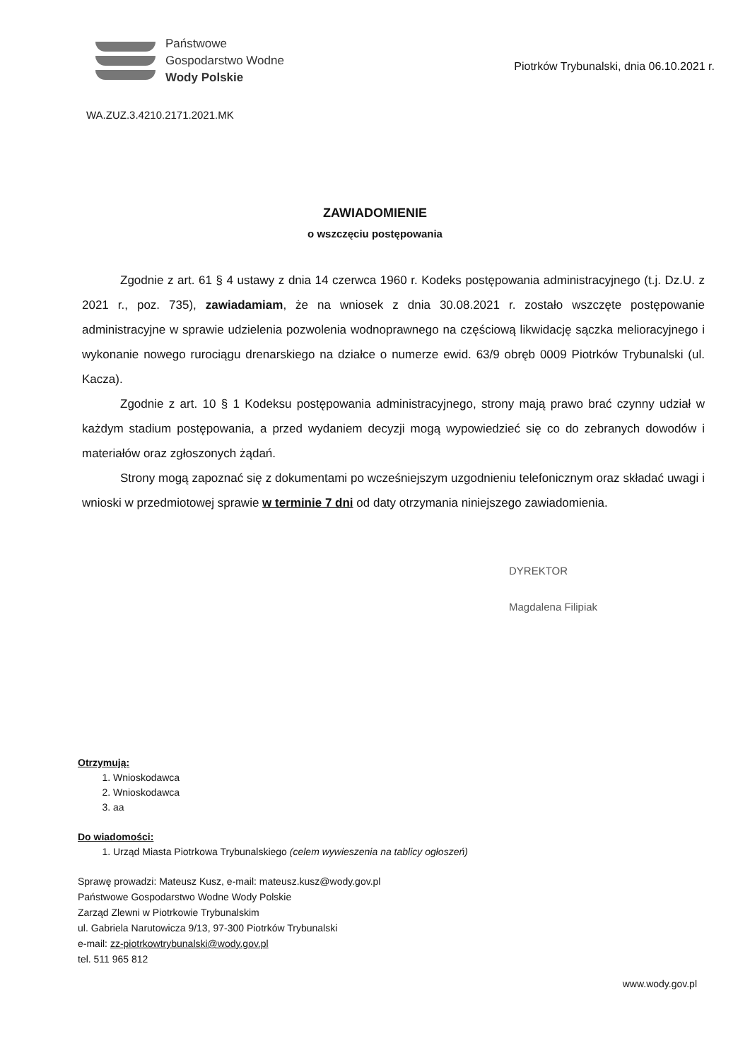Państwowe
Gospodarstwo Wodne
Wody Polskie
Piotrków Trybunalski, dnia 06.10.2021 r.
WA.ZUZ.3.4210.2171.2021.MK
ZAWIADOMIENIE
o wszczęciu postępowania
Zgodnie z art. 61 § 4 ustawy z dnia 14 czerwca 1960 r. Kodeks postępowania administracyjnego (t.j. Dz.U. z 2021 r., poz. 735), zawiadamiam, że na wniosek z dnia 30.08.2021 r. zostało wszczęte postępowanie administracyjne w sprawie udzielenia pozwolenia wodnoprawnego na częściową likwidację sączka melioracyjnego i wykonanie nowego rurociągu drenarskiego na działce o numerze ewid. 63/9 obręb 0009 Piotrków Trybunalski (ul. Kacza).
Zgodnie z art. 10 § 1 Kodeksu postępowania administracyjnego, strony mają prawo brać czynny udział w każdym stadium postępowania, a przed wydaniem decyzji mogą wypowiedzieć się co do zebranych dowodów i materiałów oraz zgłoszonych żądań.
Strony mogą zapoznać się z dokumentami po wcześniejszym uzgodnieniu telefonicznym oraz składać uwagi i wnioski w przedmiotowej sprawie w terminie 7 dni od daty otrzymania niniejszego zawiadomienia.
DYREKTOR
Magdalena Filipiak
Otrzymują:
1. Wnioskodawca
2. Wnioskodawca
3. aa
Do wiadomości:
1. Urząd Miasta Piotrkowa Trybunalskiego (celem wywieszenia na tablicy ogłoszeń)
Sprawę prowadzi: Mateusz Kusz, e-mail: mateusz.kusz@wody.gov.pl
Państwowe Gospodarstwo Wodne Wody Polskie
Zarząd Zlewni w Piotrkowie Trybunalskim
ul. Gabriela Narutowicza 9/13, 97-300 Piotrków Trybunalski
e-mail: zz-piotrkowtrybunalski@wody.gov.pl
tel. 511 965 812
www.wody.gov.pl